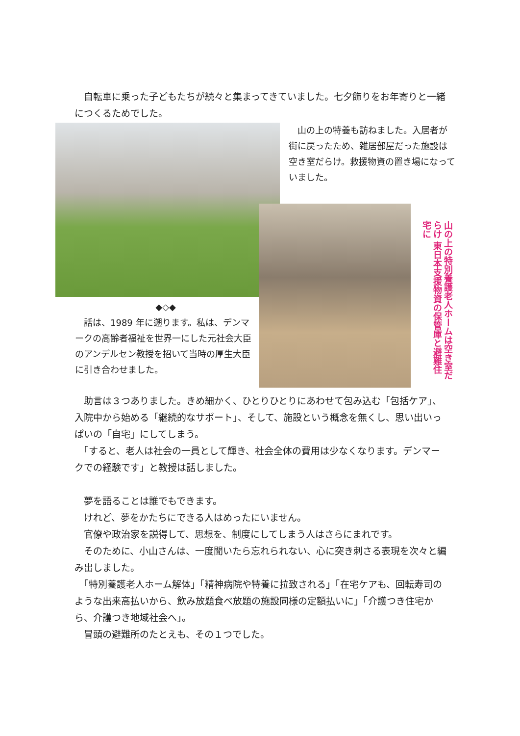自転車に乗った子どもたちが続々と集まってきていました。七夕飾りをお年寄りと一緒につくるためでした。
　山の上の特養も訪ねました。入居者が街に戻ったため、雑居部屋だった施設は空き室だらけ。救援物資の置き場になっていました。
山の上の特別養護老人ホームは空き室だらけ 東日本支援物資の保管庫と避難住宅に
◆◇◆
　話は、1989 年に遡ります。私は、デンマークの高齢者福祉を世界一にした元社会大臣のアンデルセン教授を招いて当時の厚生大臣に引き合わせました。
　助言は３つありました。きめ細かく、ひとりひとりにあわせて包み込む「包括ケア」、入院中から始める「継続的なサポート」、そして、施設という概念を無くし、思い出いっぱいの「自宅」にしてしまう。
　「すると、老人は社会の一員として輝き、社会全体の費用は少なくなります。デンマークでの経験です」と教授は話しました。
　夢を語ることは誰でもできます。
　けれど、夢をかたちにできる人はめったにいません。
　官僚や政治家を説得して、思想を、制度にしてしまう人はさらにまれです。
　そのために、小山さんは、一度聞いたら忘れられない、心に突き刺さる表現を次々と編み出しました。
　「特別養護老人ホーム解体」「精神病院や特養に拉致される」「在宅ケアも、回転寿司のような出来高払いから、飲み放題食べ放題の施設同様の定額払いに」「介護つき住宅から、介護つき地域社会へ」。
　冒頭の避難所のたとえも、その１つでした。